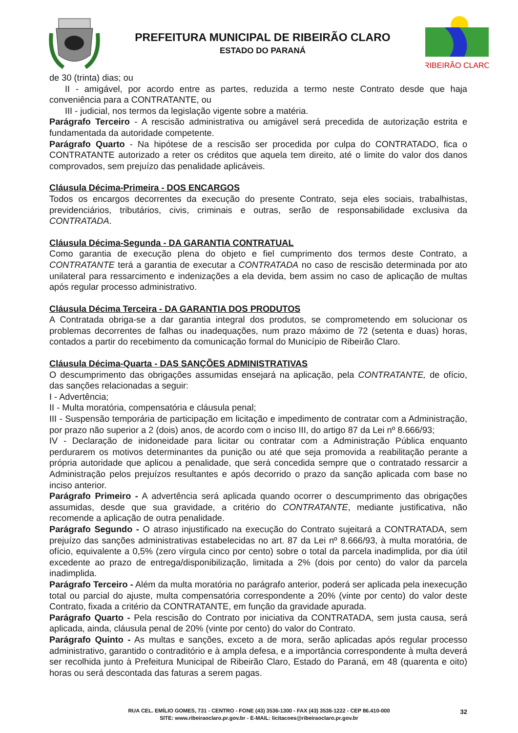PREFEITURA MUNICIPAL DE RIBEIRÃO CLARO
ESTADO DO PARANÁ
RIBEIRÃO CLARO
de 30 (trinta) dias; ou
II - amigável, por acordo entre as partes, reduzida a termo neste Contrato desde que haja conveniência para a CONTRATANTE, ou
III - judicial, nos termos da legislação vigente sobre a matéria.
Parágrafo Terceiro - A rescisão administrativa ou amigável será precedida de autorização estrita e fundamentada da autoridade competente.
Parágrafo Quarto - Na hipótese de a rescisão ser procedida por culpa do CONTRATADO, fica o CONTRATANTE autorizado a reter os créditos que aquela tem direito, até o limite do valor dos danos comprovados, sem prejuízo das penalidade aplicáveis.
Cláusula Décima-Primeira - DOS ENCARGOS
Todos os encargos decorrentes da execução do presente Contrato, seja eles sociais, trabalhistas, previdenciários, tributários, civis, criminais e outras, serão de responsabilidade exclusiva da CONTRATADA.
Cláusula Décima-Segunda - DA GARANTIA CONTRATUAL
Como garantia de execução plena do objeto e fiel cumprimento dos termos deste Contrato, a CONTRATANTE terá a garantia de executar a CONTRATADA no caso de rescisão determinada por ato unilateral para ressarcimento e indenizações a ela devida, bem assim no caso de aplicação de multas após regular processo administrativo.
Cláusula Décima Terceira - DA GARANTIA DOS PRODUTOS
A Contratada obriga-se a dar garantia integral dos produtos, se comprometendo em solucionar os problemas decorrentes de falhas ou inadequações, num prazo máximo de 72 (setenta e duas) horas, contados a partir do recebimento da comunicação formal do Município de Ribeirão Claro.
Cláusula Décima-Quarta - DAS SANÇÕES ADMINISTRATIVAS
O descumprimento das obrigações assumidas ensejará na aplicação, pela CONTRATANTE, de ofício, das sanções relacionadas a seguir:
I - Advertência;
II - Multa moratória, compensatória e cláusula penal;
III - Suspensão temporária de participação em licitação e impedimento de contratar com a Administração, por prazo não superior a 2 (dois) anos, de acordo com o inciso III, do artigo 87 da Lei nº 8.666/93;
IV - Declaração de inidoneidade para licitar ou contratar com a Administração Pública enquanto perdurarem os motivos determinantes da punição ou até que seja promovida a reabilitação perante a própria autoridade que aplicou a penalidade, que será concedida sempre que o contratado ressarcir a Administração pelos prejuízos resultantes e após decorrido o prazo da sanção aplicada com base no inciso anterior.
Parágrafo Primeiro - A advertência será aplicada quando ocorrer o descumprimento das obrigações assumidas, desde que sua gravidade, a critério do CONTRATANTE, mediante justificativa, não recomende a aplicação de outra penalidade.
Parágrafo Segundo - O atraso injustificado na execução do Contrato sujeitará a CONTRATADA, sem prejuízo das sanções administrativas estabelecidas no art. 87 da Lei nº 8.666/93, à multa moratória, de ofício, equivalente a 0,5% (zero vírgula cinco por cento) sobre o total da parcela inadimplida, por dia útil excedente ao prazo de entrega/disponibilização, limitada a 2% (dois por cento) do valor da parcela inadimplida.
Parágrafo Terceiro - Além da multa moratória no parágrafo anterior, poderá ser aplicada pela inexecução total ou parcial do ajuste, multa compensatória correspondente a 20% (vinte por cento) do valor deste Contrato, fixada a critério da CONTRATANTE, em função da gravidade apurada.
Parágrafo Quarto - Pela rescisão do Contrato por iniciativa da CONTRATADA, sem justa causa, será aplicada, ainda, cláusula penal de 20% (vinte por cento) do valor do Contrato.
Parágrafo Quinto - As multas e sanções, exceto a de mora, serão aplicadas após regular processo administrativo, garantido o contraditório e à ampla defesa, e a importância correspondente à multa deverá ser recolhida junto à Prefeitura Municipal de Ribeirão Claro, Estado do Paraná, em 48 (quarenta e oito) horas ou será descontada das faturas a serem pagas.
RUA CEL. EMÍLIO GOMES, 731 - CENTRO - FONE (43) 3536-1300 - FAX (43) 3536-1222 - CEP 86.410-000
SITE: www.ribeiraoclaro.pr.gov.br - E-MAIL: licitacoes@ribeiraoclaro.pr.gov.br
32